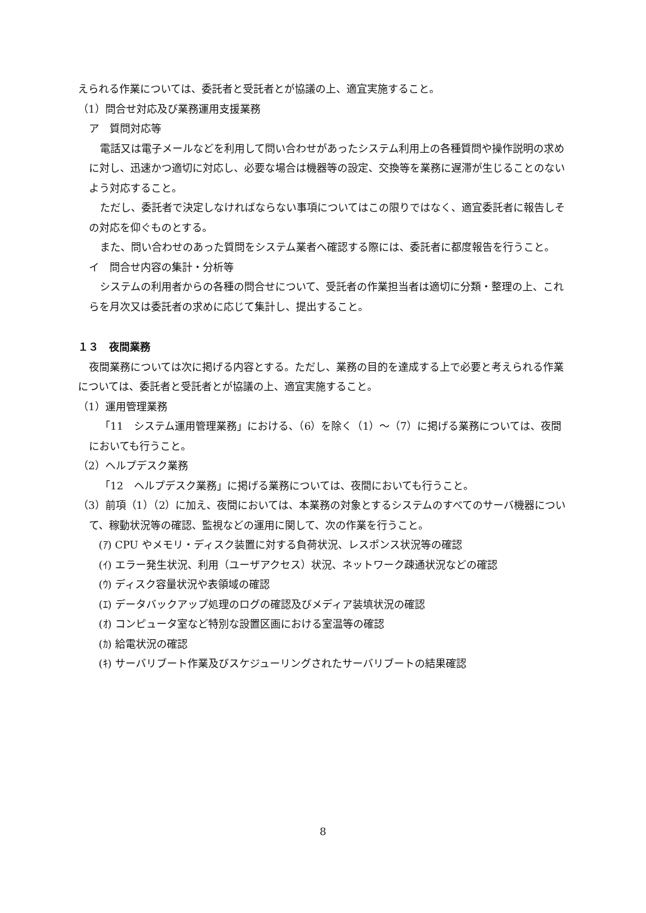えられる作業については、委託者と受託者とが協議の上、適宜実施すること。
（1）問合せ対応及び業務運用支援業務
ア　質問対応等
電話又は電子メールなどを利用して問い合わせがあったシステム利用上の各種質問や操作説明の求めに対し、迅速かつ適切に対応し、必要な場合は機器等の設定、交換等を業務に遅滞が生じることのないよう対応すること。
ただし、委託者で決定しなければならない事項についてはこの限りではなく、適宜委託者に報告しその対応を仰ぐものとする。
また、問い合わせのあった質問をシステム業者へ確認する際には、委託者に都度報告を行うこと。
イ　問合せ内容の集計・分析等
システムの利用者からの各種の問合せについて、受託者の作業担当者は適切に分類・整理の上、これらを月次又は委託者の求めに応じて集計し、提出すること。
１３　夜間業務
夜間業務については次に掲げる内容とする。ただし、業務の目的を達成する上で必要と考えられる作業については、委託者と受託者とが協議の上、適宜実施すること。
（1）運用管理業務
「11　システム運用管理業務」における、（6）を除く（1）～（7）に掲げる業務については、夜間においても行うこと。
（2）ヘルプデスク業務
「12　ヘルプデスク業務」に掲げる業務については、夜間においても行うこと。
（3）前項（1）（2）に加え、夜間においては、本業務の対象とするシステムのすべてのサーバ機器について、稼動状況等の確認、監視などの運用に関して、次の作業を行うこと。
(ｱ) CPU やメモリ・ディスク装置に対する負荷状況、レスポンス状況等の確認
(ｲ) エラー発生状況、利用（ユーザアクセス）状況、ネットワーク疎通状況などの確認
(ｳ) ディスク容量状況や表領域の確認
(ｴ) データバックアップ処理のログの確認及びメディア装填状況の確認
(ｵ) コンピュータ室など特別な設置区画における室温等の確認
(ｶ) 給電状況の確認
(ｷ) サーバリブート作業及びスケジューリングされたサーバリブートの結果確認
8